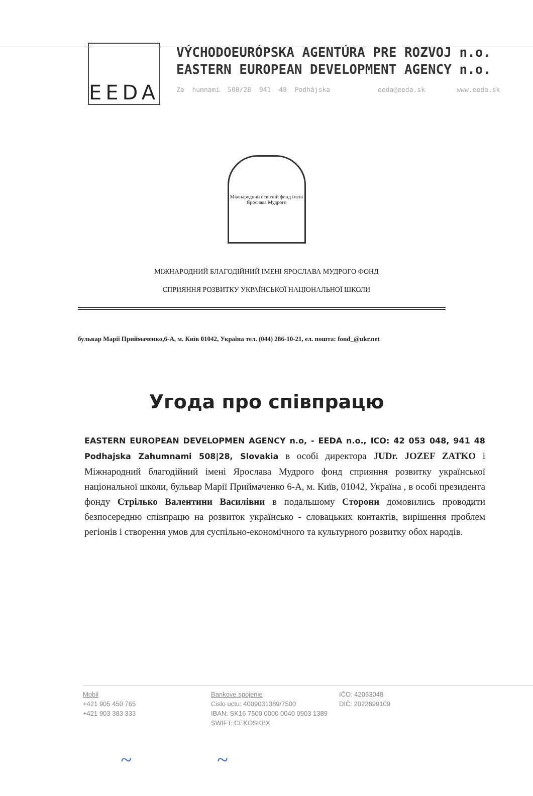EEDA
VÝCHODOEURÓPSKA AGENTÚRA PRE ROZVOJ n.o.
EASTERN EUROPEAN DEVELOPMENT AGENCY n.o.
Za humnami 508/28 941 48 Podhájska eeda@eeda.sk www.eeda.sk
Міжнародний освітній фонд імені Ярослава Мудрого
МІЖНАРОДНИЙ БЛАГОДІЙНИЙ ІМЕНІ ЯРОСЛАВА МУДРОГО ФОНД
СПРИЯННЯ РОЗВИТКУ УКРАЇНСЬКОЇ НАЦІОНАЛЬНОЇ ШКОЛИ
бульвар Марії Приймаченко,6-А, м. Київ 01042, Україна тел. (044) 286-10-21, ел. пошта: fond_@ukr.net
Угода про співпрацю
EASTERN EUROPEAN DEVELOPMEN AGENCY n.o, - EEDA n.o., ICO: 42 053 048, 941 48 Podhajska Zahumnami 508|28, Slovakia в особі директора JUDr. JOZEF ZATKO і Міжнародний благодійний імені Ярослава Мудрого фонд сприяння розвитку української національної школи, бульвар Марії Приймаченко 6-А, м. Київ, 01042, Україна , в особі президента фонду Стрілько Валентини Василівни в подальшому Сторони домовились проводити безпосередню співпрацю на розвиток українсько - словацьких контактів, вирішення проблем регіонів і створення умов для суспільно-економічного та культурного розвитку обох народів.
Mobil
+421 905 450 765
+421 903 383 333
Bankove spojenie
Cislo uctu: 4009031389/7500
IBAN: SK16 7500 0000 0040 0903 1389
SWIFT: CEKOSKBX
IČO: 42053048
DIČ: 2022899109
~ ~